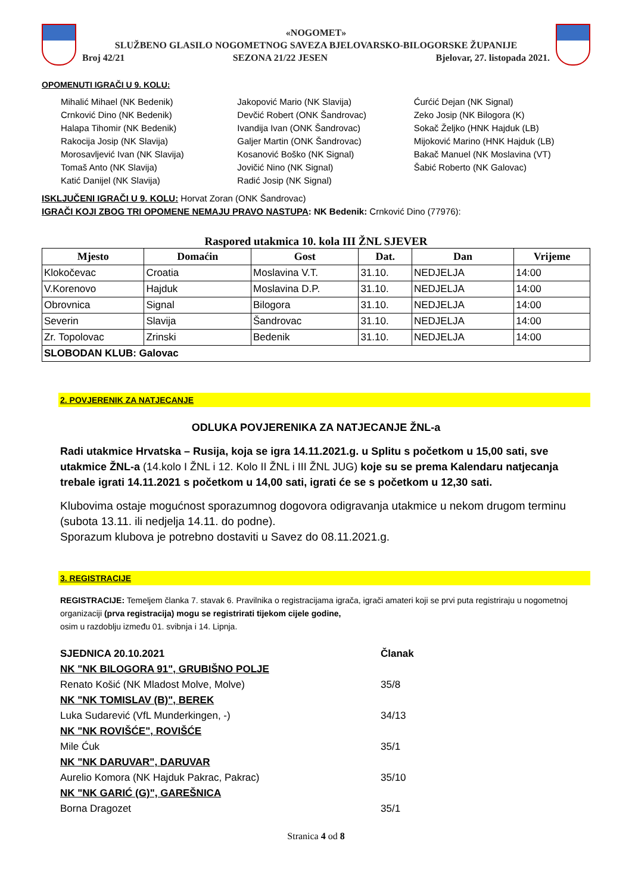«NOGOMET»
SLUŽBENO GLASILO NOGOMETNOG SAVEZA BJELOVARSKO-BILOGORSKE ŽUPANIJE
Broj 42/21 SEZONA 21/22 JESEN Bjelovar, 27. listopada 2021.
OPOMENUTI IGRAČI U 9. KOLU:
Mihalić Mihael (NK Bedenik)
Crnković Dino (NK Bedenik)
Halapa Tihomir (NK Bedenik)
Rakocija Josip (NK Slavija)
Morosavljević Ivan (NK Slavija)
Tomaš Anto (NK Slavija)
Katić Danijel (NK Slavija)
Jakopović Mario (NK Slavija)
Devčić Robert (ONK Šandrovac)
Ivandija Ivan (ONK Šandrovac)
Galjer Martin (ONK Šandrovac)
Kosanović Boško (NK Signal)
Jovičić Nino (NK Signal)
Radić Josip (NK Signal)
Ćurćić Dejan (NK Signal)
Zeko Josip (NK Bilogora (K)
Sokač Željko (HNK Hajduk (LB)
Mijoković Marino (HNK Hajduk (LB)
Bakač Manuel (NK Moslavina (VT)
Šabić Roberto (NK Galovac)
ISKLJUČENI IGRAČI U 9. KOLU: Horvat Zoran (ONK Šandrovac)
IGRAČI KOJI ZBOG TRI OPOMENE NEMAJU PRAVO NASTUPA: NK Bedenik: Crnković Dino (77976):
Raspored utakmica 10. kola III ŽNL SJEVER
| Mjesto | Domaćin | Gost | Dat. | Dan | Vrijeme |
| --- | --- | --- | --- | --- | --- |
| Klokočevac | Croatia | Moslavina V.T. | 31.10. | NEDJELJA | 14:00 |
| V.Korenovo | Hajduk | Moslavina D.P. | 31.10. | NEDJELJA | 14:00 |
| Obrovnica | Signal | Bilogora | 31.10. | NEDJELJA | 14:00 |
| Severin | Slavija | Šandrovac | 31.10. | NEDJELJA | 14:00 |
| Zr. Topolovac | Zrinski | Bedenik | 31.10. | NEDJELJA | 14:00 |
| SLOBODAN KLUB: Galovac | | | | | |
2. POVJERENIK ZA NATJECANJE
ODLUKA POVJERENIKA ZA NATJECANJE ŽNL-a
Radi utakmice Hrvatska – Rusija, koja se igra 14.11.2021.g. u Splitu s početkom u 15,00 sati, sve utakmice ŽNL-a (14.kolo I ŽNL i 12. Kolo II ŽNL i III ŽNL JUG) koje su se prema Kalendaru natjecanja trebale igrati 14.11.2021 s početkom u 14,00 sati, igrati će se s početkom u 12,30 sati.
Klubovima ostaje mogućnost sporazumnog dogovora odigravanja utakmice u nekom drugom terminu (subota 13.11. ili nedjelja 14.11. do podne).
Sporazum klubova je potrebno dostaviti u Savez do 08.11.2021.g.
3. REGISTRACIJE
REGISTRACIJE: Temeljem članka 7. stavak 6. Pravilnika o registracijama igrača, igrači amateri koji se prvi puta registriraju u nogometnoj organizaciji (prva registracija) mogu se registrirati tijekom cijele godine,
osim u razdoblju između 01. svibnja i 14. Lipnja.
SJEDNICA 20.10.2021 Članak NK "NK BILOGORA 91", GRUBIŠNO POLJE Renato Košić (NK Mladost Molve, Molve) 35/8 NK "NK TOMISLAV (B)", BEREK Luka Sudarević (VfL Munderkingen, -) 34/13 NK "NK ROVIŠĆE", ROVIŠĆE Mile Ćuk 35/1 NK "NK DARUVAR", DARUVAR Aurelio Komora (NK Hajduk Pakrac, Pakrac) 35/10 NK "NK GARIĆ (G)", GAREŠNICA Borna Dragozet 35/1
Stranica 4 od 8